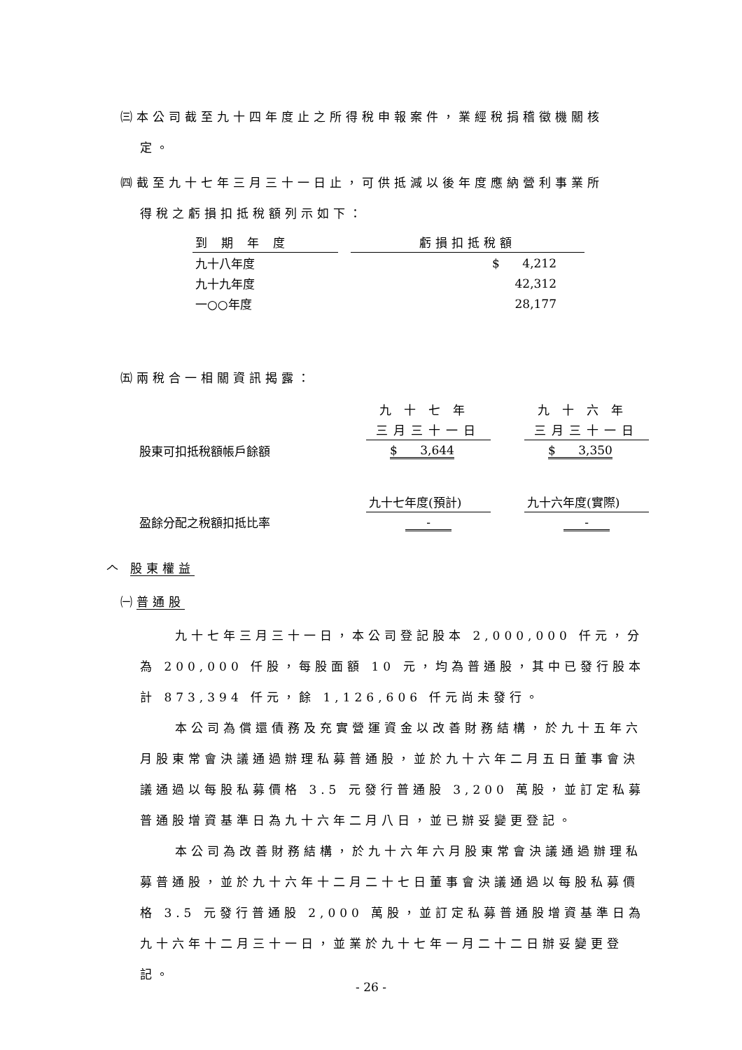㈢本公司截至九十四年度止之所得稅申報案件，業經稅捐稽徵機關核
定。
㈣截至九十七年三月三十一日止，可供抵減以後年度應納營利事業所
得稅之虧損扣抵稅額列示如下：
| 到期年度 | | 虧損扣抵稅額 |
| 九十八年度 | | $ 4,212 |
| 九十九年度 | | 42,312 |
| 一○○年度 | | 28,177 |
㈤兩稅合一相關資訊揭露：
| | 九十七年 | | 九十六年 |
| | 三月三十一日 | | 三月三十一日 |
| 股東可扣抵稅額帳戶餘額 | $ 3,644 | | $ 3,350 |
| | 九十七年度(預計) | | 九十六年度(實際) |
| 盈餘分配之稅額扣抵比率 | - | | - |
𠆢 股東權益
㈠普通股
九十七年三月三十一日，本公司登記股本 2,000,000 仟元，分為 200,000 仟股，每股面額 10 元，均為普通股，其中已發行股本計 873,394 仟元，餘 1,126,606 仟元尚未發行。
本公司為償還債務及充實營運資金以改善財務結構，於九十五年六月股東常會決議通過辦理私募普通股，並於九十六年二月五日董事會決議通過以每股私募價格 3.5 元發行普通股 3,200 萬股，並訂定私募普通股增資基準日為九十六年二月八日，並已辦妥變更登記。
本公司為改善財務結構，於九十六年六月股東常會決議通過辦理私募普通股，並於九十六年十二月二十七日董事會決議通過以每股私募價格 3.5 元發行普通股 2,000 萬股，並訂定私募普通股增資基準日為九十六年十二月三十一日，並業於九十七年一月二十二日辦妥變更登記。
- 26 -